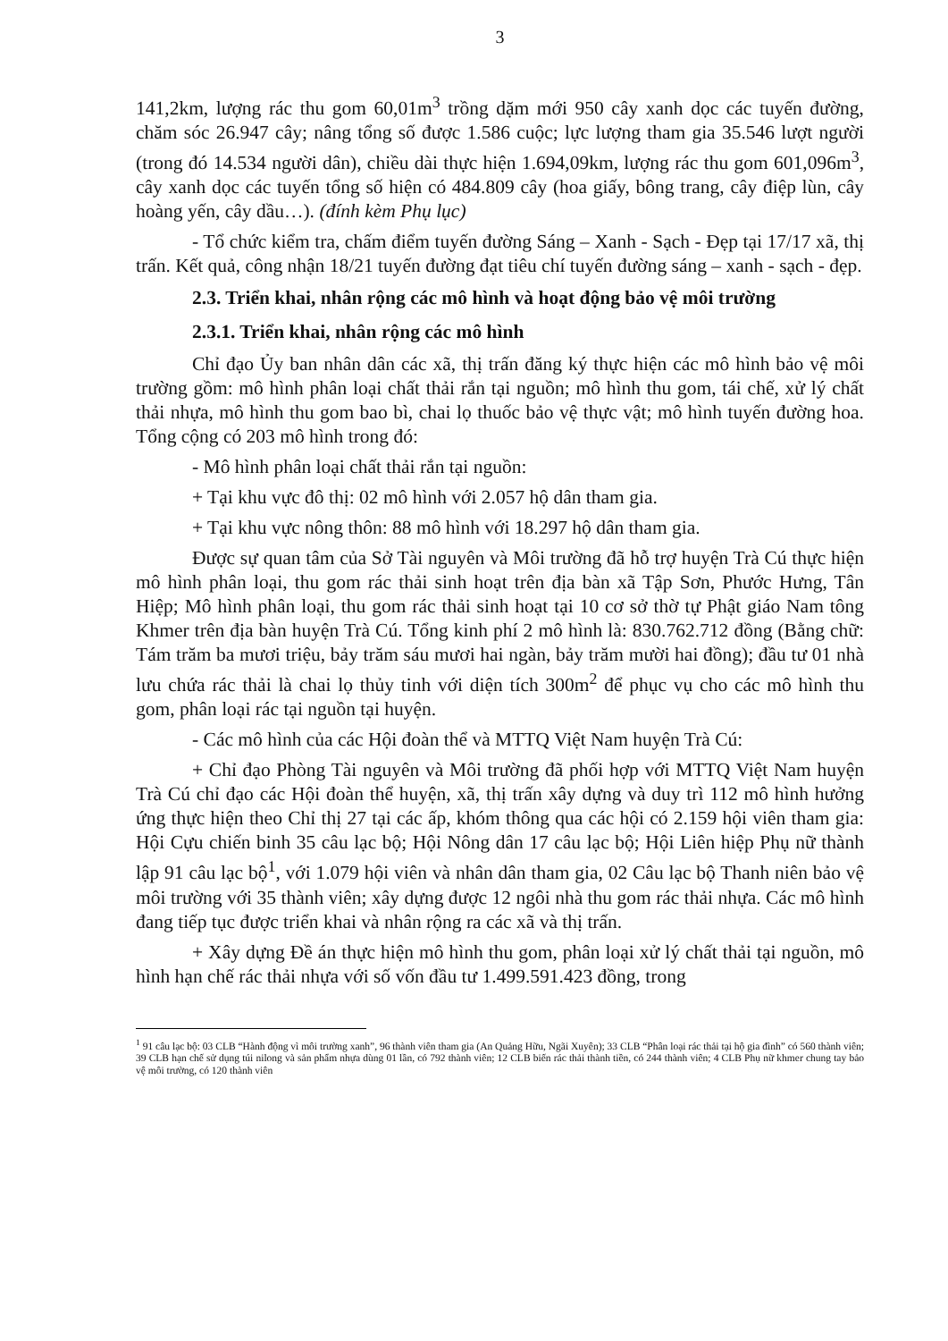3
141,2km, lượng rác thu gom 60,01m<sup>3</sup> trồng dặm mới 950 cây xanh dọc các tuyến đường, chăm sóc 26.947 cây; nâng tổng số được 1.586 cuộc; lực lượng tham gia 35.546 lượt người (trong đó 14.534 người dân), chiều dài thực hiện 1.694,09km, lượng rác thu gom 601,096m<sup>3</sup>, cây xanh dọc các tuyến tổng số hiện có 484.809 cây (hoa giấy, bông trang, cây điệp lùn, cây hoàng yến, cây dầu…). (đính kèm Phụ lục)
- Tổ chức kiểm tra, chấm điểm tuyến đường Sáng – Xanh - Sạch - Đẹp tại 17/17 xã, thị trấn. Kết quả, công nhận 18/21 tuyến đường đạt tiêu chí tuyến đường sáng – xanh - sạch - đẹp.
2.3. Triển khai, nhân rộng các mô hình và hoạt động bảo vệ môi trường
2.3.1. Triển khai, nhân rộng các mô hình
Chỉ đạo Ủy ban nhân dân các xã, thị trấn đăng ký thực hiện các mô hình bảo vệ môi trường gồm: mô hình phân loại chất thải rắn tại nguồn; mô hình thu gom, tái chế, xử lý chất thải nhựa, mô hình thu gom bao bì, chai lọ thuốc bảo vệ thực vật; mô hình tuyến đường hoa. Tổng cộng có 203 mô hình trong đó:
- Mô hình phân loại chất thải rắn tại nguồn:
+ Tại khu vực đô thị: 02 mô hình với 2.057 hộ dân tham gia.
+ Tại khu vực nông thôn: 88 mô hình với 18.297 hộ dân tham gia.
Được sự quan tâm của Sở Tài nguyên và Môi trường đã hỗ trợ huyện Trà Cú thực hiện mô hình phân loại, thu gom rác thải sinh hoạt trên địa bàn xã Tập Sơn, Phước Hưng, Tân Hiệp; Mô hình phân loại, thu gom rác thải sinh hoạt tại 10 cơ sở thờ tự Phật giáo Nam tông Khmer trên địa bàn huyện Trà Cú. Tổng kinh phí 2 mô hình là: 830.762.712 đồng (Bằng chữ: Tám trăm ba mươi triệu, bảy trăm sáu mươi hai ngàn, bảy trăm mười hai đồng); đầu tư 01 nhà lưu chứa rác thải là chai lọ thủy tinh với diện tích 300m<sup>2</sup> để phục vụ cho các mô hình thu gom, phân loại rác tại nguồn tại huyện.
- Các mô hình của các Hội đoàn thể và MTTQ Việt Nam huyện Trà Cú:
+ Chỉ đạo Phòng Tài nguyên và Môi trường đã phối hợp với MTTQ Việt Nam huyện Trà Cú chỉ đạo các Hội đoàn thể huyện, xã, thị trấn xây dựng và duy trì 112 mô hình hưởng ứng thực hiện theo Chỉ thị 27 tại các ấp, khóm thông qua các hội có 2.159 hội viên tham gia: Hội Cựu chiến binh 35 câu lạc bộ; Hội Nông dân 17 câu lạc bộ; Hội Liên hiệp Phụ nữ thành lập 91 câu lạc bộ<sup>1</sup>, với 1.079 hội viên và nhân dân tham gia, 02 Câu lạc bộ Thanh niên bảo vệ môi trường với 35 thành viên; xây dựng được 12 ngôi nhà thu gom rác thải nhựa. Các mô hình đang tiếp tục được triển khai và nhân rộng ra các xã và thị trấn.
+ Xây dựng Đề án thực hiện mô hình thu gom, phân loại xử lý chất thải tại nguồn, mô hình hạn chế rác thải nhựa với số vốn đầu tư 1.499.591.423 đồng, trong
<sup>1</sup> 91 câu lạc bộ: 03 CLB “Hành động vì môi trường xanh”, 96 thành viên tham gia (An Quảng Hữu, Ngãi Xuyên); 33 CLB “Phân loại rác thải tại hộ gia đình” có 560 thành viên; 39 CLB hạn chế sử dụng túi nilong và sản phẩm nhựa dùng 01 lần, có 792 thành viên; 12 CLB biến rác thải thành tiền, có 244 thành viên; 4 CLB Phụ nữ khmer chung tay bảo vệ môi trường, có 120 thành viên